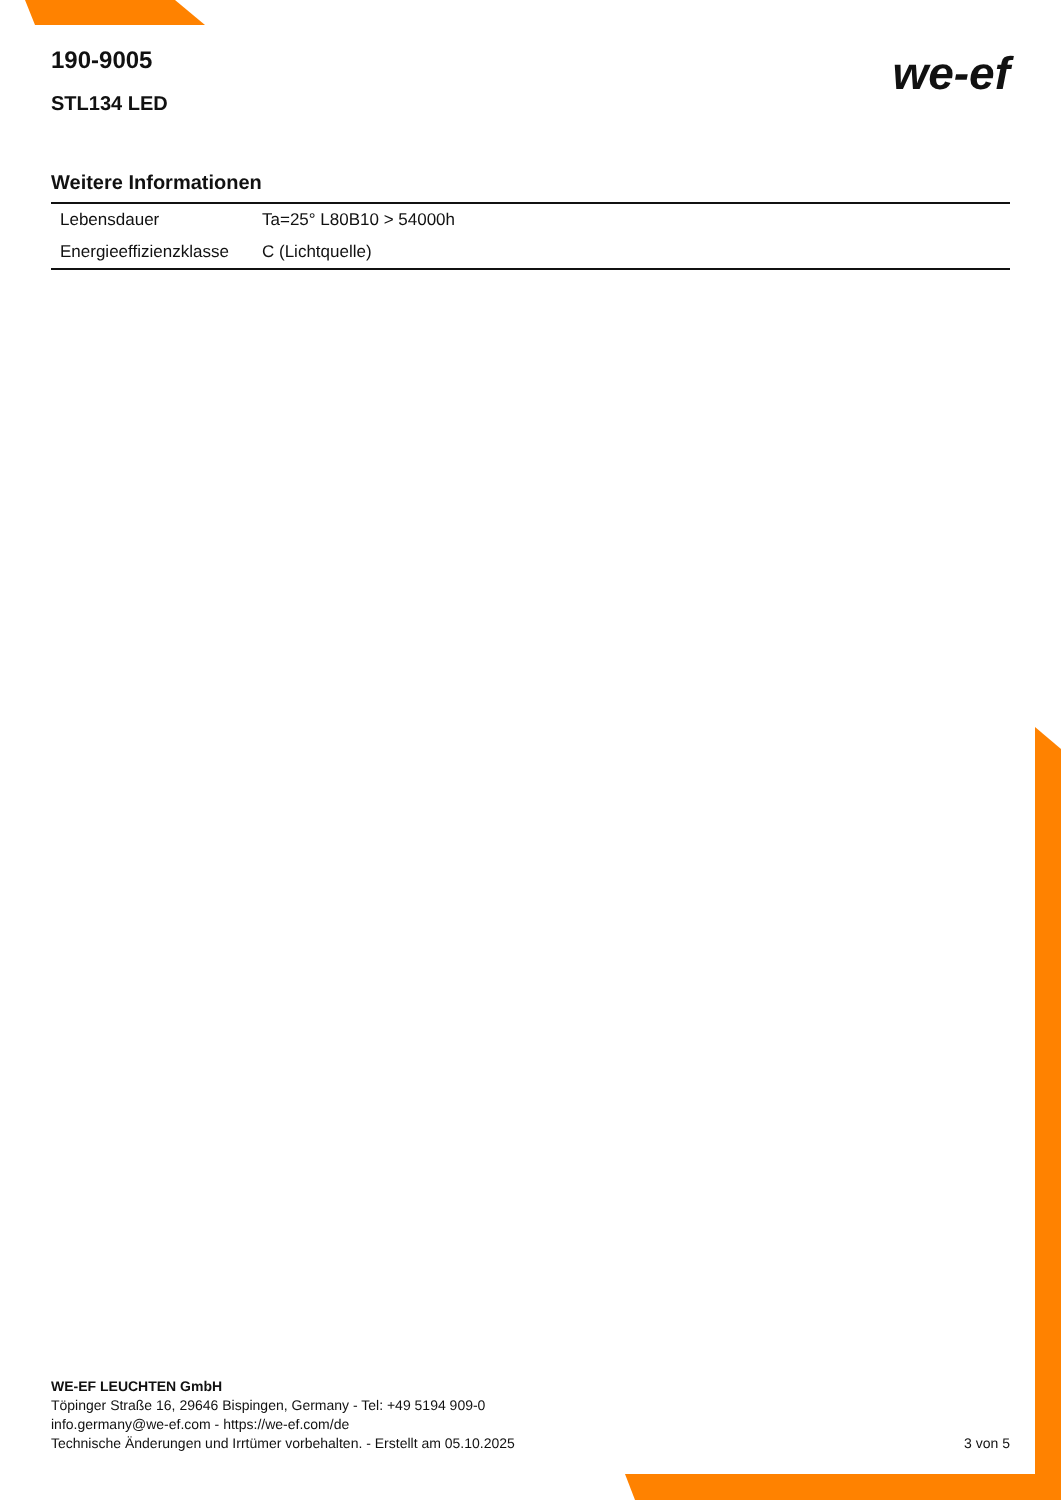we-ef
190-9005
STL134 LED
Weitere Informationen
| Lebensdauer | Ta=25° L80B10 > 54000h |
| Energieeffizienzklasse | C (Lichtquelle) |
WE-EF LEUCHTEN GmbH
Töpinger Straße 16, 29646 Bispingen, Germany - Tel: +49 5194 909-0
info.germany@we-ef.com - https://we-ef.com/de
3 von 5 Technische Änderungen und Irrtümer vorbehalten. - Erstellt am 05.10.2025